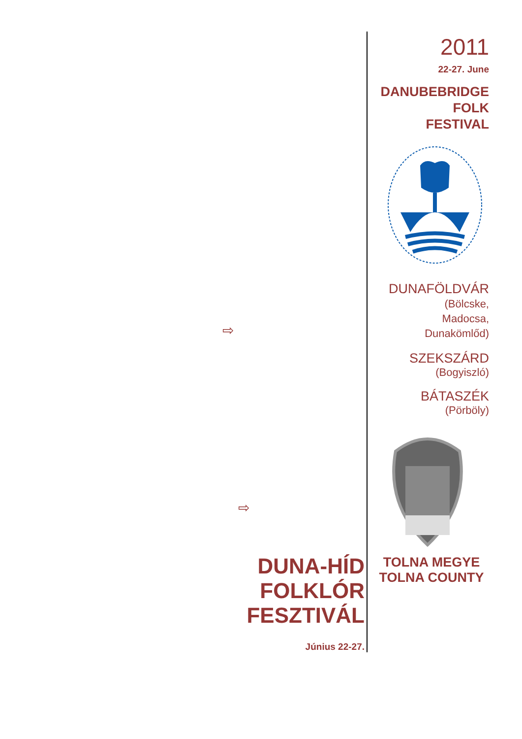⇨
⇨
DUNA-HÍD
FOLKLÓR
FESZTIVÁL
Június 22-27.
2011
22-27. June
DANUBEBRIDGE
FOLK
FESTIVAL
DUNAFÖLDVÁR
(Bölcske,
Madocsa,
Dunakömlőd)
SZEKSZÁRD
(Bogyiszló)
BÁTASZÉK
(Pörböly)
TOLNA MEGYE
TOLNA COUNTY